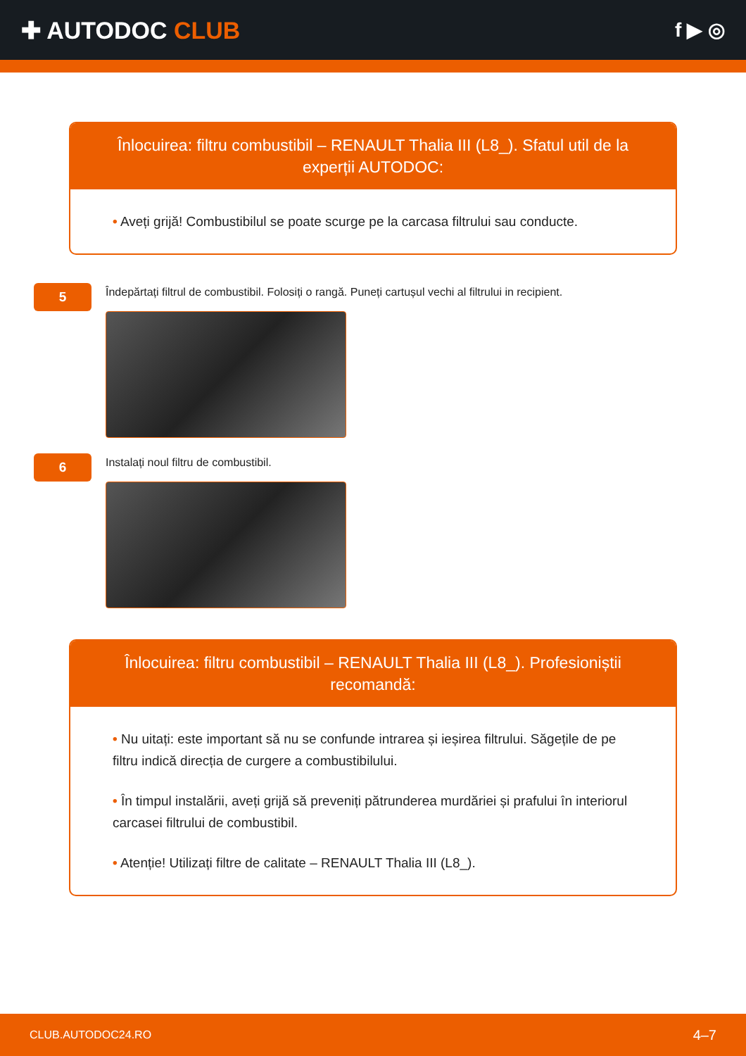✚ AUTODOC CLUB
f ▶ ◎
Înlocuirea: filtru combustibil – RENAULT Thalia III (L8_). Sfatul util de la experții AUTODOC:
• Aveți grijă! Combustibilul se poate scurge pe la carcasa filtrului sau conducte.
5
Îndepărtați filtrul de combustibil. Folosiți o rangă. Puneți cartușul vechi al filtrului in recipient.
6
Instalați noul filtru de combustibil.
Înlocuirea: filtru combustibil – RENAULT Thalia III (L8_). Profesioniștii recomandă:
• Nu uitați: este important să nu se confunde intrarea și ieșirea filtrului. Săgețile de pe filtru indică direcția de curgere a combustibilului.
• În timpul instalării, aveți grijă să preveniți pătrunderea murdăriei și prafului în interiorul carcasei filtrului de combustibil.
• Atenție! Utilizați filtre de calitate – RENAULT Thalia III (L8_).
CLUB.AUTODOC24.RO 4–7